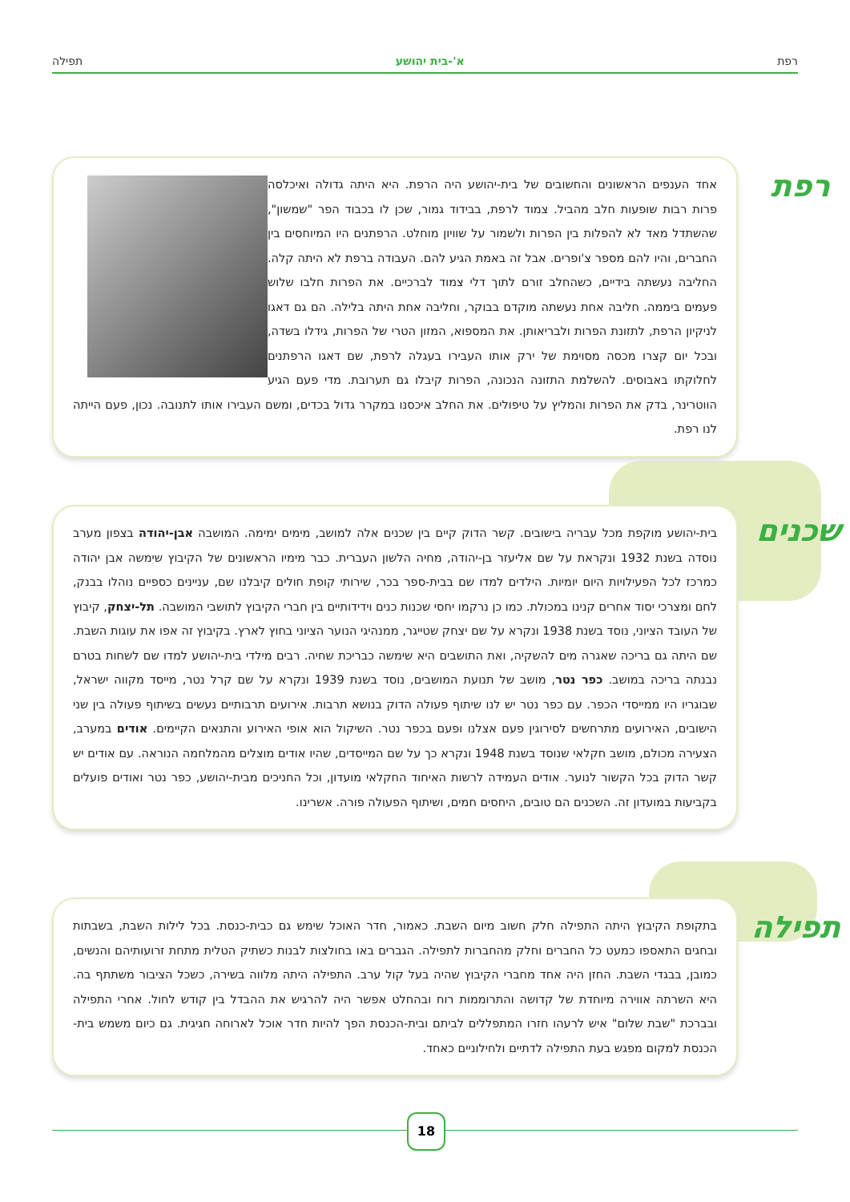רפת א'-בית יהושע תפילה
רפת
אחד הענפים הראשונים והחשובים של בית-יהושע היה הרפת. היא היתה גדולה ואיכלסה פרות רבות שופעות חלב מהביל. צמוד לרפת, בבידוד גמור, שכן לו בכבוד הפר "שמשון", שהשתדל מאד לא להפלות בין הפרות ולשמור על שוויון מוחלט. הרפתנים היו המיוחסים בין החברים, והיו להם מספר צ'ופרים. אבל זה באמת הגיע להם. העבודה ברפת לא היתה קלה. החליבה נעשתה בידיים, כשהחלב זורם לתוך דלי צמוד לברכיים. את הפרות חלבו שלוש פעמים ביממה. חליבה אחת נעשתה מוקדם בבוקר, וחליבה אחת היתה בלילה. הם גם דאגו לניקיון הרפת, לתזונת הפרות ולבריאותן. את המספוא, המזון הטרי של הפרות, גידלו בשדה, ובכל יום קצרו מכסה מסוימת של ירק אותו העבירו בעגלה לרפת, שם דאגו הרפתנים לחלוקתו באבוסים. להשלמת התזונה הנכונה, הפרות קיבלו גם תערובת. מדי פעם הגיע הווטרינר, בדק את הפרות והמליץ על טיפולים. את החלב איכסנו במקרר גדול בכדים, ומשם העבירו אותו לתנובה. נכון, פעם הייתה לנו רפת.
שכנים
בית-יהושע מוקפת מכל עבריה בישובים. קשר הדוק קיים בין שכנים אלה למושב, מימים ימימה. המושבה אבן-יהודה בצפון מערב נוסדה בשנת 1932 ונקראת על שם אליעזר בן-יהודה, מחיה הלשון העברית. כבר מימיו הראשונים של הקיבוץ שימשה אבן יהודה כמרכז לכל הפעילויות היום יומיות. הילדים למדו שם בבית-ספר בכר, שירותי קופת חולים קיבלנו שם, עניינים כספיים נוהלו בבנק, לחם ומצרכי יסוד אחרים קנינו במכולת. כמו כן נרקמו יחסי שכנות כנים וידידותיים בין חברי הקיבוץ לתושבי המושבה. תל-יצחק, קיבוץ של העובד הציוני, נוסד בשנת 1938 ונקרא על שם יצחק שטייגר, ממנהיגי הנוער הציוני בחוץ לארץ. בקיבוץ זה אפו את עוגות השבת. שם היתה גם בריכה שאגרה מים להשקיה, ואת התושבים היא שימשה כבריכת שחיה. רבים מילדי בית-יהושע למדו שם לשחות בטרם נבנתה בריכה במושב. כפר נטר, מושב של תנועת המושבים, נוסד בשנת 1939 ונקרא על שם קרל נטר, מייסד מקווה ישראל, שבוגריו היו ממייסדי הכפר. עם כפר נטר יש לנו שיתוף פעולה הדוק בנושא תרבות. אירועים תרבותיים נעשים בשיתוף פעולה בין שני הישובים, האירועים מתרחשים לסירוגין פעם אצלנו ופעם בכפר נטר. השיקול הוא אופי האירוע והתנאים הקיימים. אודים במערב, הצעירה מכולם, מושב חקלאי שנוסד בשנת 1948 ונקרא כך על שם המייסדים, שהיו אודים מוצלים מהמלחמה הנוראה. עם אודים יש קשר הדוק בכל הקשור לנוער. אודים העמידה לרשות האיחוד החקלאי מועדון, וכל החניכים מבית-יהושע, כפר נטר ואודים פועלים בקביעות במועדון זה. השכנים הם טובים, היחסים חמים, ושיתוף הפעולה פורה. אשרינו.
תפילה
בתקופת הקיבוץ היתה התפילה חלק חשוב מיום השבת. כאמור, חדר האוכל שימש גם כבית-כנסת. בכל לילות השבת, בשבתות ובחגים התאספו כמעט כל החברים וחלק מהחברות לתפילה. הגברים באו בחולצות לבנות כשתיק הטלית מתחת זרועותיהם והנשים, כמובן, בבגדי השבת. החזן היה אחד מחברי הקיבוץ שהיה בעל קול ערב. התפילה היתה מלווה בשירה, כשכל הציבור משתתף בה. היא השרתה אווירה מיוחדת של קדושה והתרוממות רוח ובהחלט אפשר היה להרגיש את ההבדל בין קודש לחול. אחרי התפילה ובברכת "שבת שלום" איש לרעהו חזרו המתפללים לביתם ובית-הכנסת הפך להיות חדר אוכל לארוחה חגיגית. גם כיום משמש בית-הכנסת למקום מפגש בעת התפילה לדתיים ולחילוניים כאחד.
18